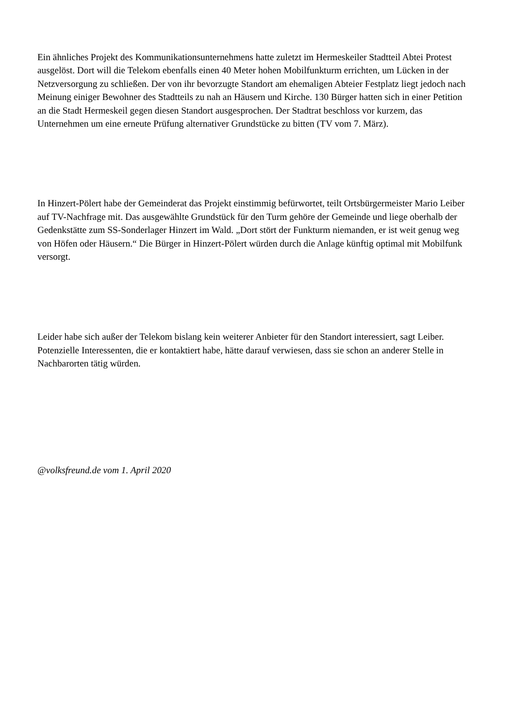Ein ähnliches Projekt des Kommunikationsunternehmens hatte zuletzt im Hermeskeiler Stadtteil Abtei Protest ausgelöst. Dort will die Telekom ebenfalls einen 40 Meter hohen Mobilfunkturm errichten, um Lücken in der Netzversorgung zu schließen. Der von ihr bevorzugte Standort am ehemaligen Abteier Festplatz liegt jedoch nach Meinung einiger Bewohner des Stadtteils zu nah an Häusern und Kirche. 130 Bürger hatten sich in einer Petition an die Stadt Hermeskeil gegen diesen Standort ausgesprochen. Der Stadtrat beschloss vor kurzem, das Unternehmen um eine erneute Prüfung alternativer Grundstücke zu bitten (TV vom 7. März).
In Hinzert-Pölert habe der Gemeinderat das Projekt einstimmig befürwortet, teilt Ortsbürgermeister Mario Leiber auf TV-Nachfrage mit. Das ausgewählte Grundstück für den Turm gehöre der Gemeinde und liege oberhalb der Gedenkstätte zum SS-Sonderlager Hinzert im Wald. „Dort stört der Funkturm niemanden, er ist weit genug weg von Höfen oder Häusern.“ Die Bürger in Hinzert-Pölert würden durch die Anlage künftig optimal mit Mobilfunk versorgt.
Leider habe sich außer der Telekom bislang kein weiterer Anbieter für den Standort interessiert, sagt Leiber. Potenzielle Interessenten, die er kontaktiert habe, hätte darauf verwiesen, dass sie schon an anderer Stelle in Nachbarorten tätig würden.
@volksfreund.de vom 1. April 2020